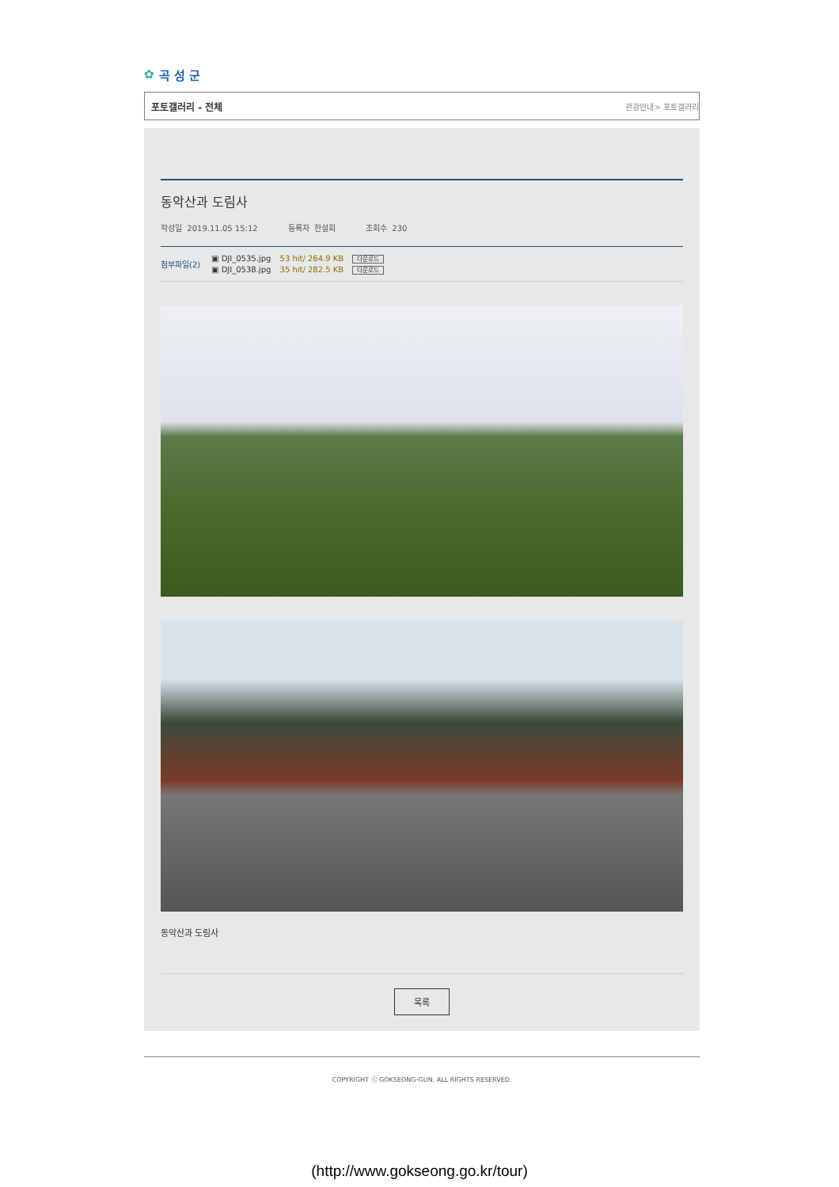✿ 곡 성 군
포토갤러리 - 전체 관광안내> 포토갤러리
동악산과 도림사
작성일 2019.11.05 15:12 등록자 한설희 조회수 230
첨부파일(2)
▣ DJI_0535.jpg 53 hit/ 264.9 KB 다운로드
▣ DJI_0538.jpg 35 hit/ 282.5 KB 다운로드
동악산과 도림사
목록
COPYRIGHT ⓒ GOKSEONG-GUN. ALL RIGHTS RESERVED.
(http://www.gokseong.go.kr/tour)